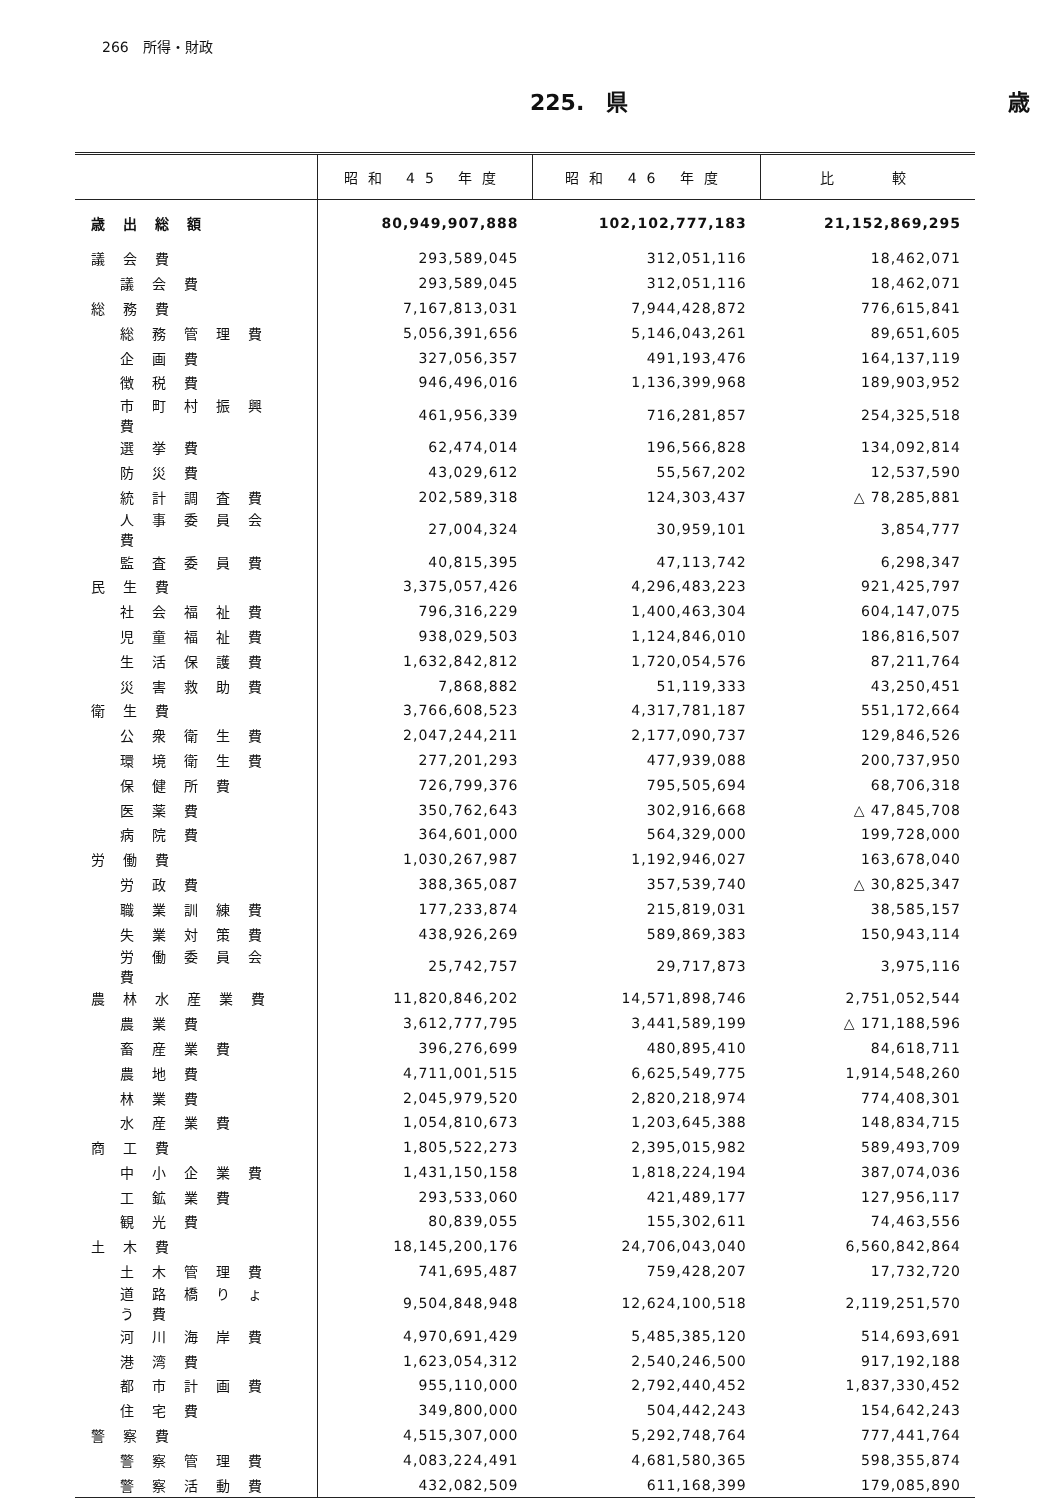266　所得・財政
225.　県 歳
| | 昭和 45 年度 | 昭和 46 年度 | 比 較 |
| --- | --- | --- | --- |
| 歳出総額 | 80,949,907,888 | 102,102,777,183 | 21,152,869,295 |
| 議会費 | 293,589,045 | 312,051,116 | 18,462,071 |
| 議会費 | 293,589,045 | 312,051,116 | 18,462,071 |
| 総務費 | 7,167,813,031 | 7,944,428,872 | 776,615,841 |
| 総務管理費 | 5,056,391,656 | 5,146,043,261 | 89,651,605 |
| 企画費 | 327,056,357 | 491,193,476 | 164,137,119 |
| 徴税費 | 946,496,016 | 1,136,399,968 | 189,903,952 |
| 市町村振興費 | 461,956,339 | 716,281,857 | 254,325,518 |
| 選挙費 | 62,474,014 | 196,566,828 | 134,092,814 |
| 防災費 | 43,029,612 | 55,567,202 | 12,537,590 |
| 統計調査費 | 202,589,318 | 124,303,437 | △ 78,285,881 |
| 人事委員会費 | 27,004,324 | 30,959,101 | 3,854,777 |
| 監査委員費 | 40,815,395 | 47,113,742 | 6,298,347 |
| 民生費 | 3,375,057,426 | 4,296,483,223 | 921,425,797 |
| 社会福祉費 | 796,316,229 | 1,400,463,304 | 604,147,075 |
| 児童福祉費 | 938,029,503 | 1,124,846,010 | 186,816,507 |
| 生活保護費 | 1,632,842,812 | 1,720,054,576 | 87,211,764 |
| 災害救助費 | 7,868,882 | 51,119,333 | 43,250,451 |
| 衛生費 | 3,766,608,523 | 4,317,781,187 | 551,172,664 |
| 公衆衛生費 | 2,047,244,211 | 2,177,090,737 | 129,846,526 |
| 環境衛生費 | 277,201,293 | 477,939,088 | 200,737,950 |
| 保健所費 | 726,799,376 | 795,505,694 | 68,706,318 |
| 医薬費 | 350,762,643 | 302,916,668 | △ 47,845,708 |
| 病院費 | 364,601,000 | 564,329,000 | 199,728,000 |
| 労働費 | 1,030,267,987 | 1,192,946,027 | 163,678,040 |
| 労政費 | 388,365,087 | 357,539,740 | △ 30,825,347 |
| 職業訓練費 | 177,233,874 | 215,819,031 | 38,585,157 |
| 失業対策費 | 438,926,269 | 589,869,383 | 150,943,114 |
| 労働委員会費 | 25,742,757 | 29,717,873 | 3,975,116 |
| 農林水産業費 | 11,820,846,202 | 14,571,898,746 | 2,751,052,544 |
| 農業費 | 3,612,777,795 | 3,441,589,199 | △ 171,188,596 |
| 畜産業費 | 396,276,699 | 480,895,410 | 84,618,711 |
| 農地費 | 4,711,001,515 | 6,625,549,775 | 1,914,548,260 |
| 林業費 | 2,045,979,520 | 2,820,218,974 | 774,408,301 |
| 水産業費 | 1,054,810,673 | 1,203,645,388 | 148,834,715 |
| 商工費 | 1,805,522,273 | 2,395,015,982 | 589,493,709 |
| 中小企業費 | 1,431,150,158 | 1,818,224,194 | 387,074,036 |
| 工鉱業費 | 293,533,060 | 421,489,177 | 127,956,117 |
| 観光費 | 80,839,055 | 155,302,611 | 74,463,556 |
| 土木費 | 18,145,200,176 | 24,706,043,040 | 6,560,842,864 |
| 土木管理費 | 741,695,487 | 759,428,207 | 17,732,720 |
| 道路橋りょう費 | 9,504,848,948 | 12,624,100,518 | 2,119,251,570 |
| 河川海岸費 | 4,970,691,429 | 5,485,385,120 | 514,693,691 |
| 港湾費 | 1,623,054,312 | 2,540,246,500 | 917,192,188 |
| 都市計画費 | 955,110,000 | 2,792,440,452 | 1,837,330,452 |
| 住宅費 | 349,800,000 | 504,442,243 | 154,642,243 |
| 警察費 | 4,515,307,000 | 5,292,748,764 | 777,441,764 |
| 警察管理費 | 4,083,224,491 | 4,681,580,365 | 598,355,874 |
| 警察活動費 | 432,082,509 | 611,168,399 | 179,085,890 |